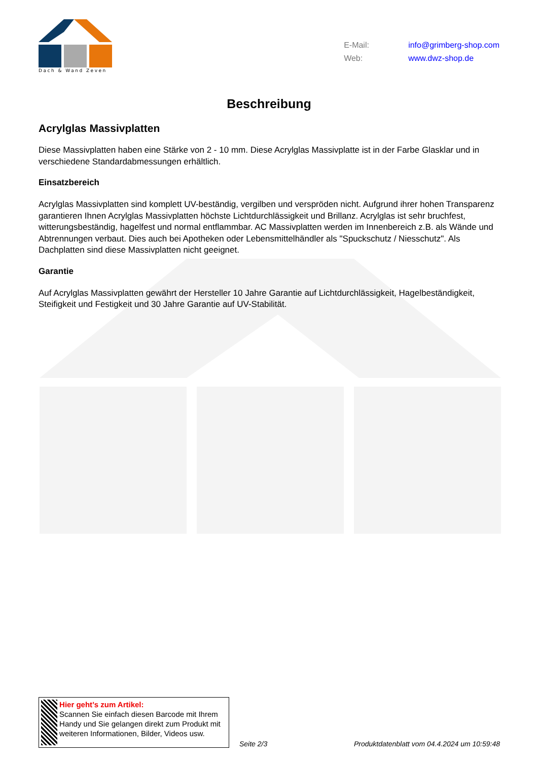Dach & Wand Zeven
E-Mail: info@grimberg-shop.com
Web: www.dwz-shop.de
Beschreibung
Acrylglas Massivplatten
Diese Massivplatten haben eine Stärke von 2 - 10 mm. Diese Acrylglas Massivplatte ist in der Farbe Glasklar und in verschiedene Standardabmessungen erhältlich.
Einsatzbereich
Acrylglas Massivplatten sind komplett UV-beständig, vergilben und verspröden nicht. Aufgrund ihrer hohen Transparenz garantieren Ihnen Acrylglas Massivplatten höchste Lichtdurchlässigkeit und Brillanz. Acrylglas ist sehr bruchfest, witterungsbeständig, hagelfest und normal entflammbar. AC Massivplatten werden im Innenbereich z.B. als Wände und Abtrennungen verbaut. Dies auch bei Apotheken oder Lebensmittelhändler als "Spuckschutz / Niesschutz". Als Dachplatten sind diese Massivplatten nicht geeignet.
Garantie
Auf Acrylglas Massivplatten gewährt der Hersteller 10 Jahre Garantie auf Lichtdurchlässigkeit, Hagelbeständigkeit, Steifigkeit und Festigkeit und 30 Jahre Garantie auf UV-Stabilität.
Hier geht’s zum Artikel:
Scannen Sie einfach diesen Barcode mit Ihrem Handy und Sie gelangen direkt zum Produkt mit weiteren Informationen, Bilder, Videos usw.
Seite 2/3 Produktdatenblatt vom 04.4.2024 um 10:59:48